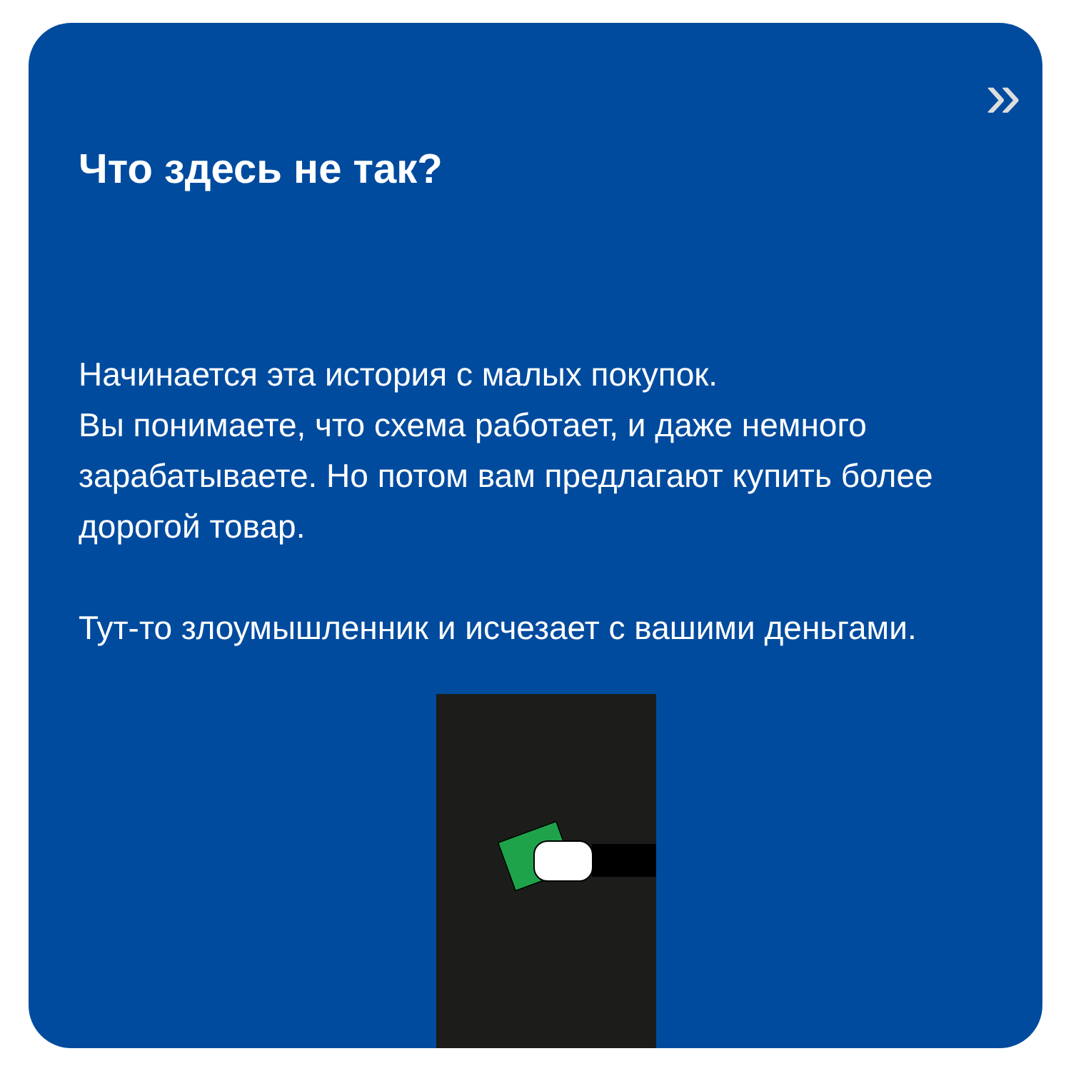»
Что здесь не так?
Начинается эта история с малых покупок.
Вы понимаете, что схема работает, и даже немного зарабатываете. Но потом вам предлагают купить более дорогой товар.
Тут-то злоумышленник и исчезает с вашими деньгами.